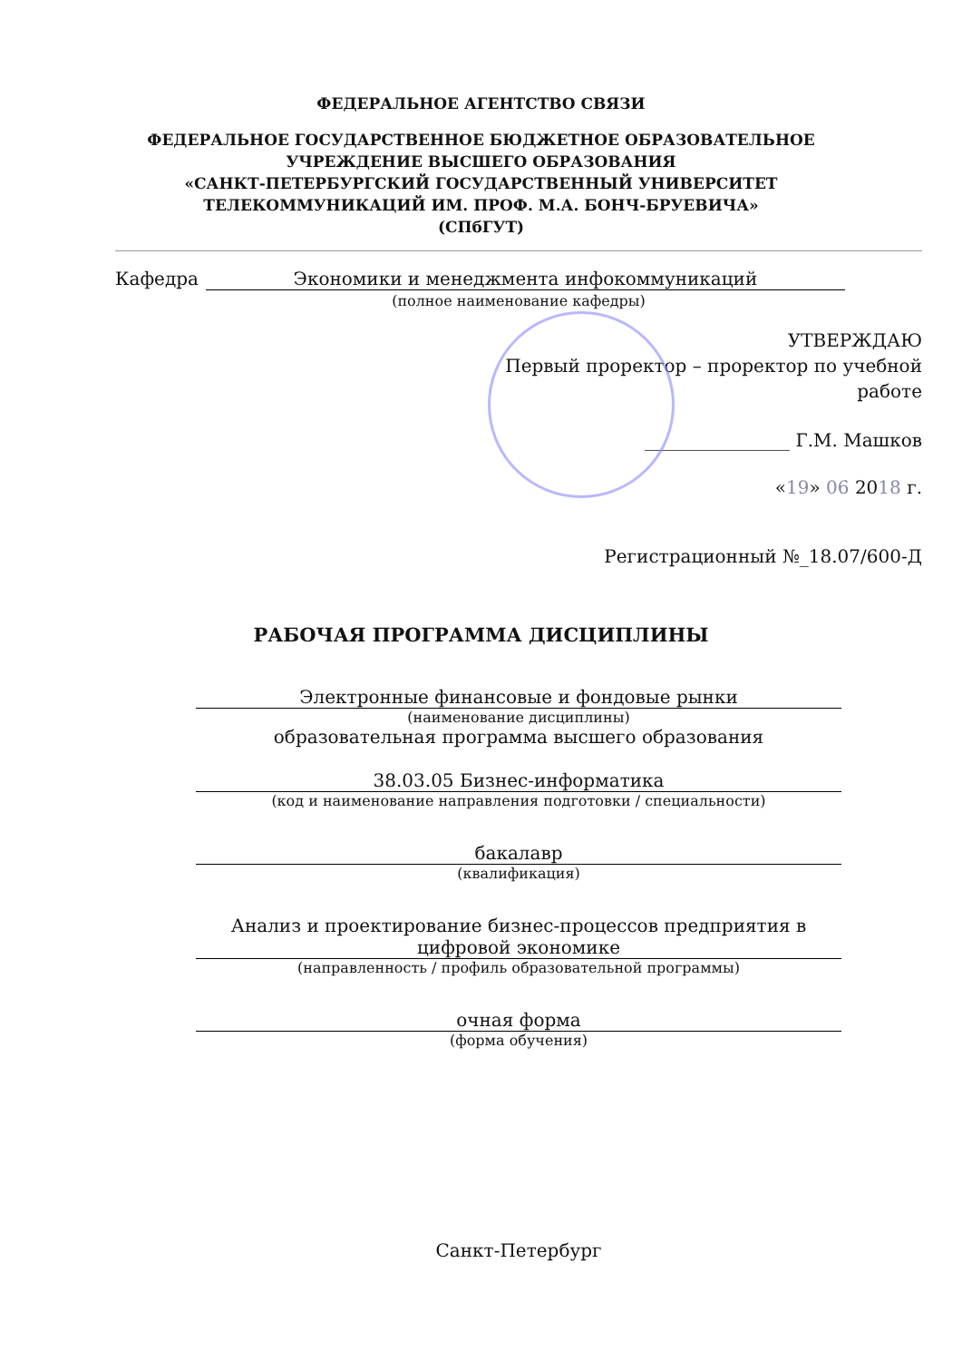ФЕДЕРАЛЬНОЕ АГЕНТСТВО СВЯЗИ
ФЕДЕРАЛЬНОЕ ГОСУДАРСТВЕННОЕ БЮДЖЕТНОЕ ОБРАЗОВАТЕЛЬНОЕ
УЧРЕЖДЕНИЕ ВЫСШЕГО ОБРАЗОВАНИЯ
«САНКТ-ПЕТЕРБУРГСКИЙ ГОСУДАРСТВЕННЫЙ УНИВЕРСИТЕТ
ТЕЛЕКОММУНИКАЦИЙ ИМ. ПРОФ. М.А. БОНЧ-БРУЕВИЧА»
(СПбГУТ)
Кафедра Экономики и менеджмента инфокоммуникаций
(полное наименование кафедры)
УТВЕРЖДАЮ
Первый проректор – проректор по учебной работе
________________ Г.М. Машков
«19» 06 2018 г.
Регистрационный №_18.07/600-Д
РАБОЧАЯ ПРОГРАММА ДИСЦИПЛИНЫ
Электронные финансовые и фондовые рынки
(наименование дисциплины)
образовательная программа высшего образования
38.03.05 Бизнес-информатика
(код и наименование направления подготовки / специальности)
бакалавр
(квалификация)
Анализ и проектирование бизнес-процессов предприятия в цифровой экономике
(направленность / профиль образовательной программы)
очная форма
(форма обучения)
Санкт-Петербург